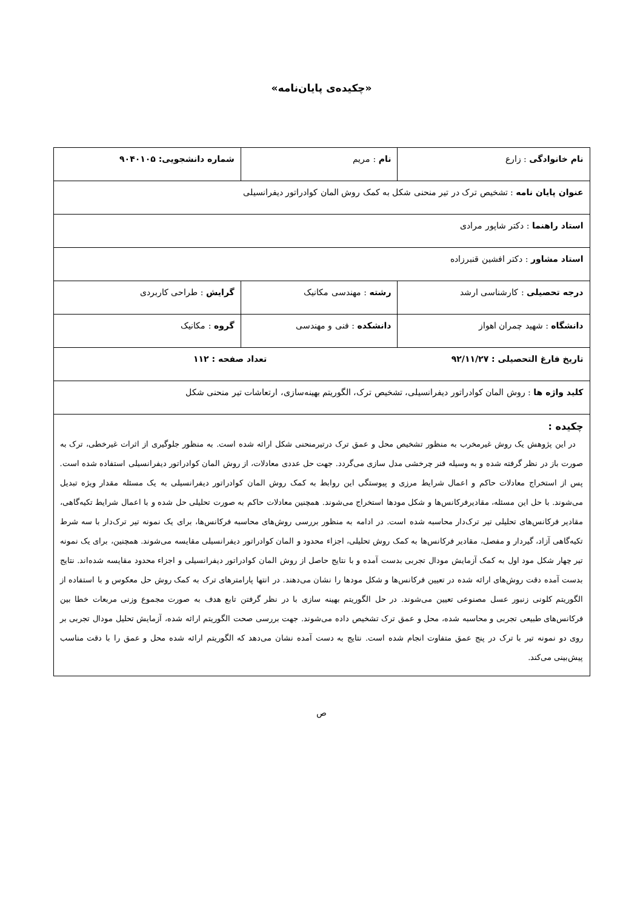«چکیده‌ی پایان‌نامه»
| نام خانوادگی : زارع | نام : مریم | شماره دانشجویی: ۹۰۴۰۱۰۵ |
| عنوان پایان نامه : تشخیص ترک در تیر منحنی شکل به کمک روش المان کوادراتور دیفرانسیلی | | |
| استاد راهنما : دکتر شاپور مرادی | | |
| استاد مشاور : دکتر افشین قنبرزاده | | |
| درجه تحصیلی : کارشناسی ارشد | رشته : مهندسی مکانیک | گرایش : طراحی کاربردی |
| دانشگاه : شهید چمران اهواز | دانشکده : فنی و مهندسی | گروه : مکانیک |
| تاریخ فارغ التحصیلی : ۹۲/۱۱/۲۷ تعداد صفحه : ۱۱۲ | | |
| کلید واژه ها : روش المان کوادراتور دیفرانسیلی، تشخیص ترک، الگوریتم بهینه‌سازی، ارتعاشات تیر منحنی شکل | | |
| چکیده : در این پژوهش یک روش غیرمخرب به منظور تشخیص محل و عمق ترک درتیرمنحنی شکل ارائه شده است. به منظور جلوگیری از اثرات غیرخطی، ترک به صورت باز در نظر گرفته شده و به وسیله فنر چرخشی مدل سازی می‌گردد. جهت حل عددی معادلات، از روش المان کوادراتور دیفرانسیلی استفاده شده است. پس از استخراج معادلات حاکم و اعمال شرایط مرزی و پیوستگی این روابط به کمک روش المان کوادراتور دیفرانسیلی به یک مسئله مقدار ویژه تبدیل می‌شوند. با حل این مسئله، مقادیرفرکانس‌ها و شکل مودها استخراج می‌شوند. همچنین معادلات حاکم به صورت تحلیلی حل شده و با اعمال شرایط تکیه‌گاهی، مقادیر فرکانس‌های تحلیلی تیر ترک‌دار محاسبه شده است. در ادامه به منظور بررسی روش‌های محاسبه فرکانس‌ها، برای یک نمونه تیر ترک‌دار با سه شرط تکیه‌گاهی آزاد، گیردار و مفصل، مقادیر فرکانس‌ها به کمک روش تحلیلی، اجزاء محدود و المان کوادراتور دیفرانسیلی مقایسه می‌شوند. همچنین، برای یک نمونه تیر چهار شکل مود اول به کمک آزمایش مودال تجربی بدست آمده و با نتایج حاصل از روش المان کوادراتور دیفرانسیلی و اجزاء محدود مقایسه شده‌اند. نتایج بدست آمده دقت روش‌های ارائه شده در تعیین فرکانس‌ها و شکل مودها را نشان می‌دهند. در انتها پارامترهای ترک به کمک روش حل معکوس و با استفاده از الگوریتم کلونی زنبور عسل مصنوعی تعیین می‌شوند. در حل الگوریتم بهینه سازی با در نظر گرفتن تابع هدف به صورت مجموع وزنی مربعات خطا بین فرکانس‌های طبیعی تجربی و محاسبه شده، محل و عمق ترک تشخیص داده می‌شوند. جهت بررسی صحت الگوریتم ارائه شده، آزمایش تحلیل مودال تجربی بر روی دو نمونه تیر با ترک در پنج عمق متفاوت انجام شده است. نتایج به دست آمده نشان می‌دهد که الگوریتم ارائه شده محل و عمق را با دقت مناسب پیش‌بینی می‌کند. | | |
ص